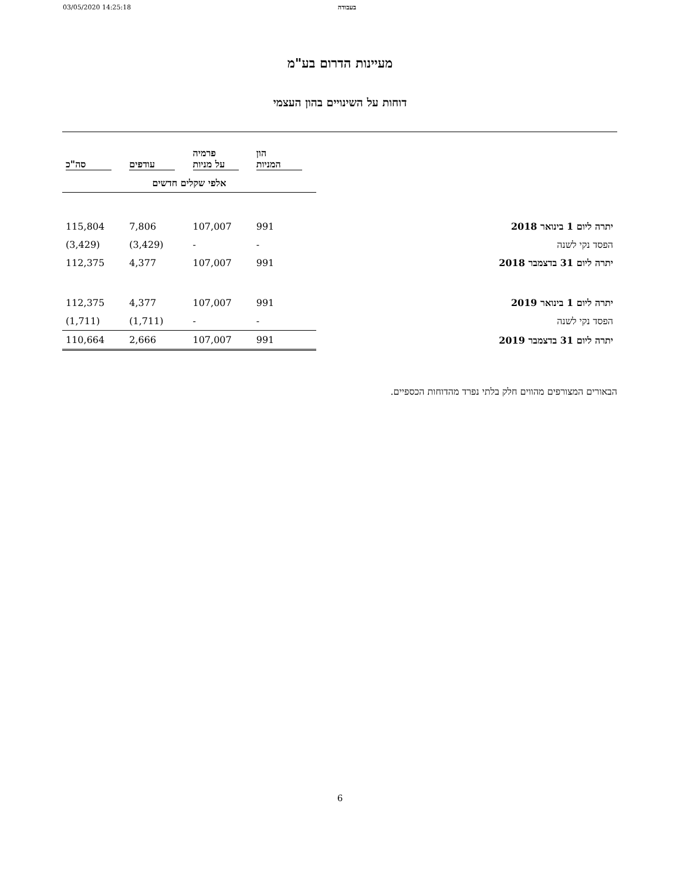03/05/2020 14:25:18 בעבודה
מעיינות הדרום בע"מ
דוחות על השינויים בהון העצמי
| | הון המניות | פרמיה על מניות | עודפים | סה"כ |
| --- | --- | --- | --- | --- |
| | אלפי שקלים חדשים | | | |
| יתרה ליום 1 בינואר 2018 | 991 | 107,007 | 7,806 | 115,804 |
| הפסד נקי לשנה | - | - | (3,429) | (3,429) |
| יתרה ליום 31 בדצמבר 2018 | 991 | 107,007 | 4,377 | 112,375 |
| יתרה ליום 1 בינואר 2019 | 991 | 107,007 | 4,377 | 112,375 |
| הפסד נקי לשנה | - | - | (1,711) | (1,711) |
| יתרה ליום 31 בדצמבר 2019 | 991 | 107,007 | 2,666 | 110,664 |
הבאורים המצורפים מהווים חלק בלתי נפרד מהדוחות הכספיים.
6